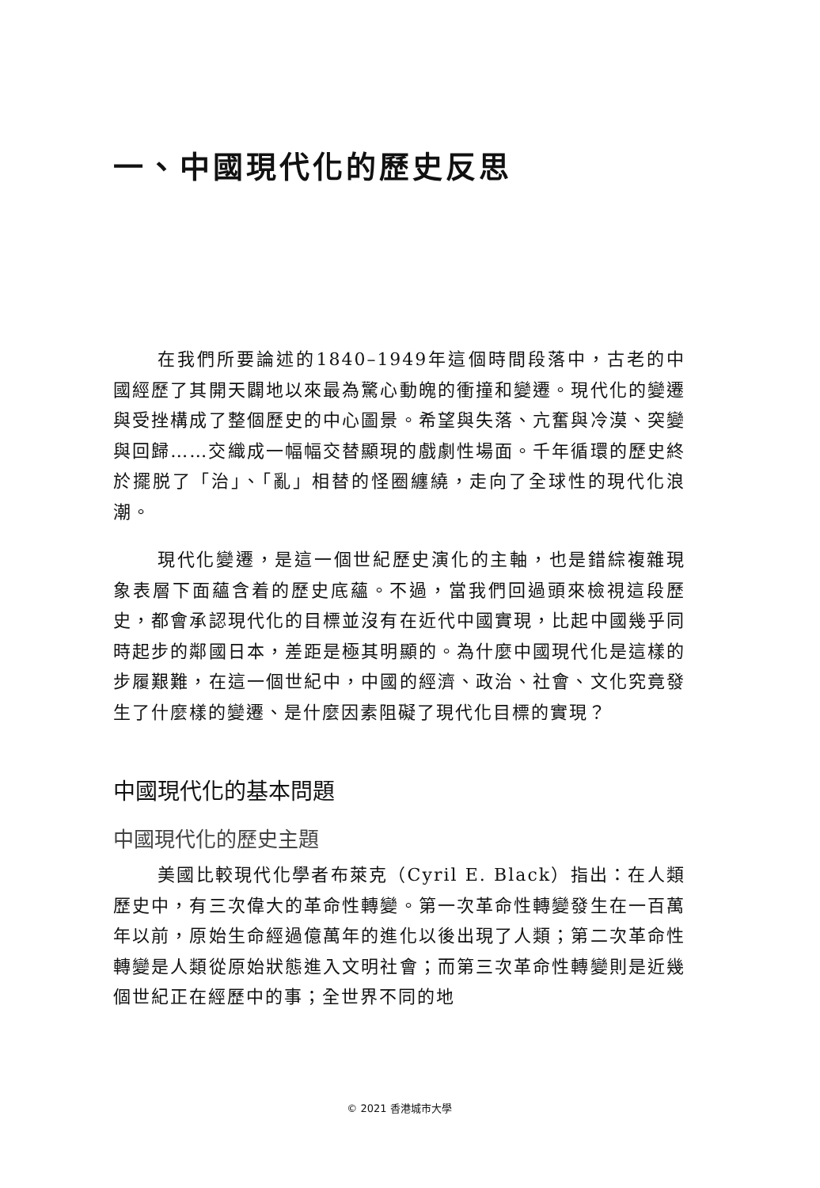一、中國現代化的歷史反思
在我們所要論述的1840–1949年這個時間段落中，古老的中國經歷了其開天闢地以來最為驚心動魄的衝撞和變遷。現代化的變遷與受挫構成了整個歷史的中心圖景。希望與失落、亢奮與冷漠、突變與回歸……交織成一幅幅交替顯現的戲劇性場面。千年循環的歷史終於擺脱了「治」、「亂」相替的怪圈纏繞，走向了全球性的現代化浪潮。
現代化變遷，是這一個世紀歷史演化的主軸，也是錯綜複雜現象表層下面蘊含着的歷史底蘊。不過，當我們回過頭來檢視這段歷史，都會承認現代化的目標並沒有在近代中國實現，比起中國幾乎同時起步的鄰國日本，差距是極其明顯的。為什麼中國現代化是這樣的步履艱難，在這一個世紀中，中國的經濟、政治、社會、文化究竟發生了什麼樣的變遷、是什麼因素阻礙了現代化目標的實現？
中國現代化的基本問題
中國現代化的歷史主題
美國比較現代化學者布萊克（Cyril E. Black）指出：在人類歷史中，有三次偉大的革命性轉變。第一次革命性轉變發生在一百萬年以前，原始生命經過億萬年的進化以後出現了人類；第二次革命性轉變是人類從原始狀態進入文明社會；而第三次革命性轉變則是近幾個世紀正在經歷中的事；全世界不同的地
© 2021 香港城市大學